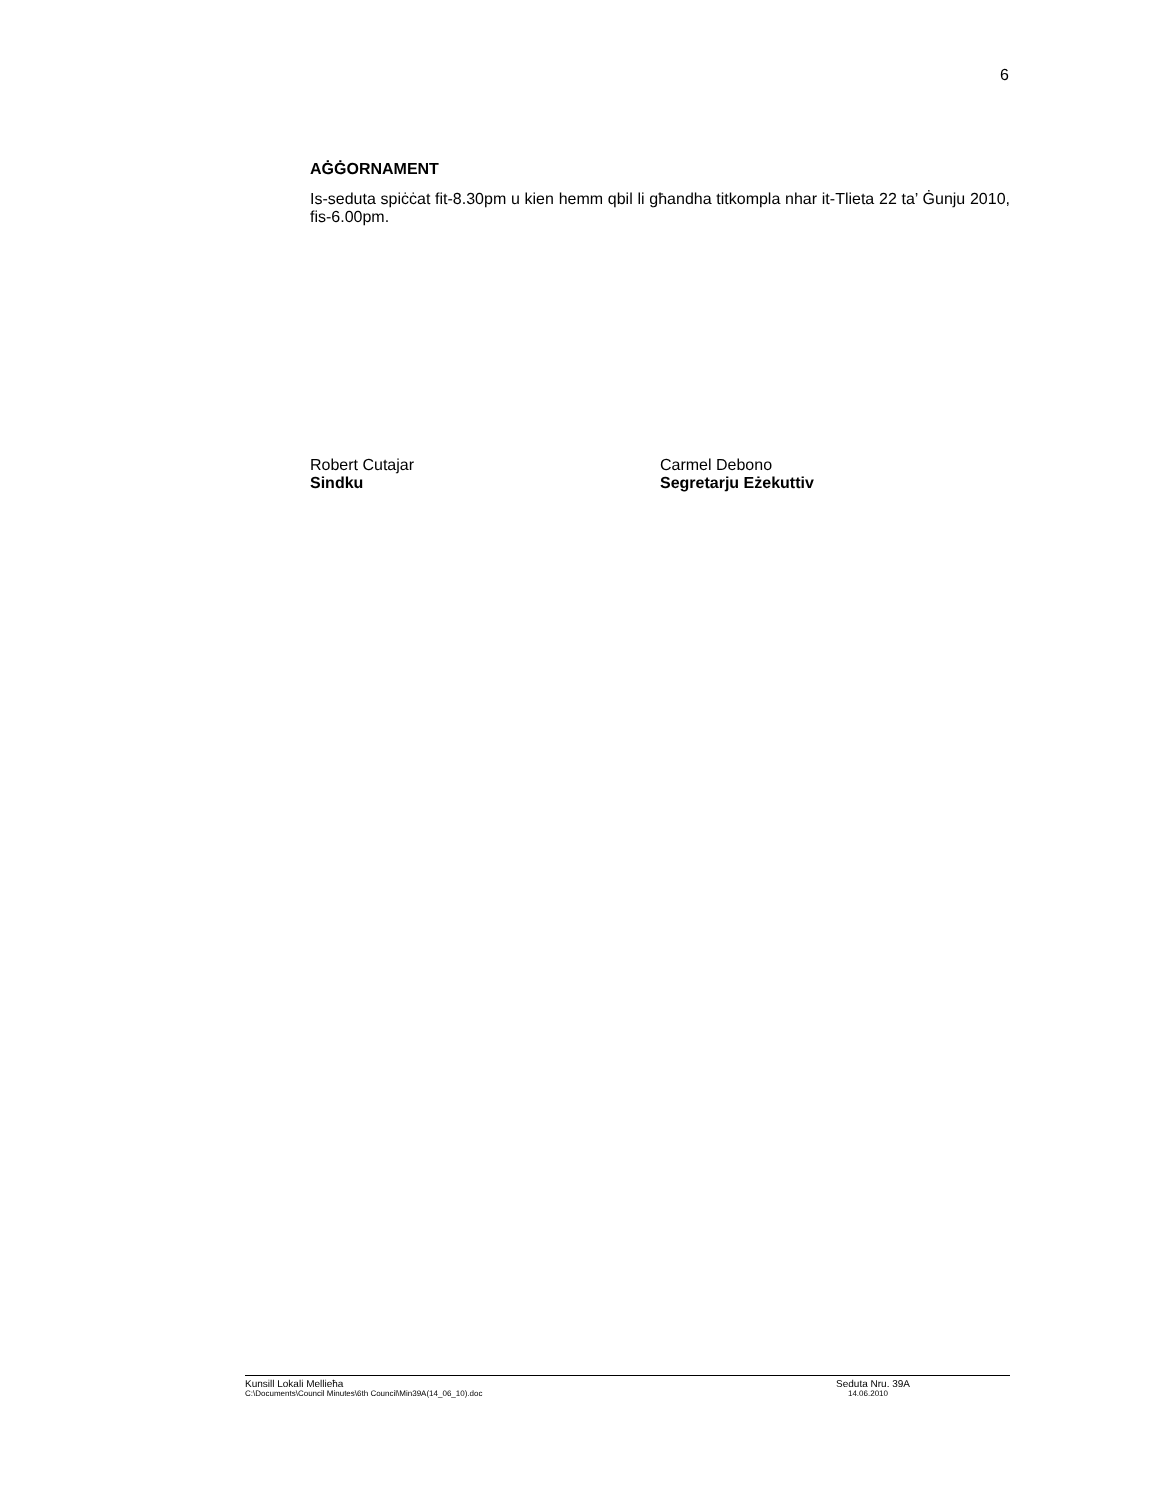6
AĠĠORNAMENT
Is-seduta spiċċat fit-8.30pm u kien hemm qbil li għandha titkompla nhar it-Tlieta 22 ta’ Ġunju 2010, fis-6.00pm.
Robert Cutajar
Sindku
Carmel Debono
Segretarju Eżekuttiv
Kunsill Lokali Mellieħa Seduta Nru. 39A
C:\Documents\Council Minutes\6th Council\Min39A(14_06_10).doc 14.06.2010